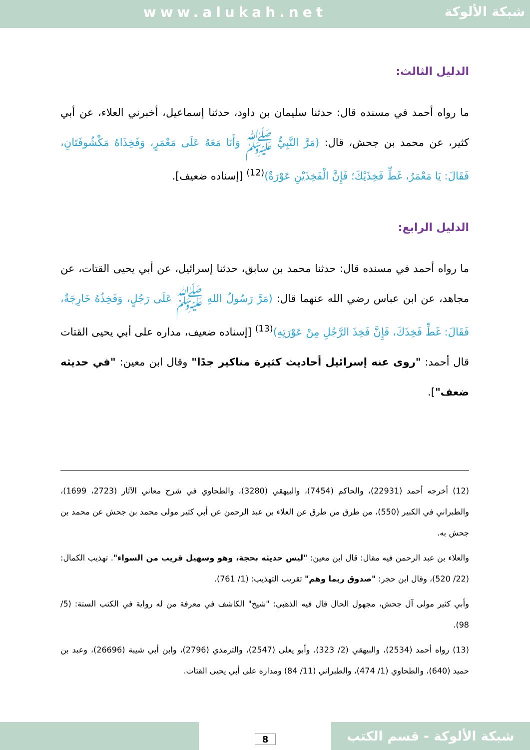www.alukah.net
شبكة الألوكة
الدليل الثالث:
ما رواه أحمد في مسنده قال: حدثنا سليمان بن داود، حدثنا إسماعيل، أخبرني العلاء، عن أبي كثير، عن محمد بن جحش، قال: (مَرَّ النَّبِيُّ ﷺ وَأَنَا مَعَهُ عَلَى مَعْمَرٍ، وَفَخِذَاهُ مَكْشُوفَتَانِ، فَقَالَ: يَا مَعْمَرُ، غَطِّ فَخِذَيْكَ؛ فَإِنَّ الْفَخِذَيْنِ عَوْرَةٌ)<sup>(12)</sup> [إسناده ضعيف].
الدليل الرابع:
ما رواه أحمد في مسنده قال: حدثنا محمد بن سابق، حدثنا إسرائيل، عن أبي يحيى القتات، عن مجاهد، عن ابن عباس رضي الله عنهما قال: (مَرَّ رَسُولُ اللهِ ﷺ عَلَى رَجُلٍ، وَفَخِذُهُ خَارِجَةٌ، فَقَالَ: غَطِّ فَخِذَكَ، فَإِنَّ فَخِذَ الرَّجُلِ مِنْ عَوْرَتِهِ)<sup>(13)</sup> [إسناده ضعيف، مداره على أبي يحيى القتات قال أحمد: "روى عنه إسرائيل أحاديث كثيرة مناكير جدًا" وقال ابن معين: "في حديثه ضعف"].
(12) أخرجه أحمد (22931)، والحاكم (7454)، والبيهقي (3280)، والطحاوي في شرح معاني الآثار (2723، 1699)، والطبراني في الكبير (550)، من طرق من طرق عن العلاء بن عبد الرحمن عن أبي كثير مولى محمد بن جحش عن محمد بن جحش به.
والعلاء بن عبد الرحمن فيه مقال: قال ابن معين: "ليس حديثه بحجة، وهو وسهيل قريب من السواء". تهذيب الكمال: (22/ 520)، وقال ابن حجر: "صدوق ربما وهم" تقريب التهذيب: (1/ 761).
وأبي كثير مولى آل جحش، مجهول الحال قال فيه الذهبي: "شيخ" الكاشف في معرفة من له رواية في الكتب الستة: (5/ 98).
(13) رواه أحمد (2534)، والبيهقي (2/ 323)، وأبو يعلى (2547)، والترمذي (2796)، وابن أبي شيبة (26696)، وعبد بن حميد (640)، والطحاوي (1/ 474)، والطبراني (11/ 84) ومداره على أبي يحيى القتات.
شبكة الألوكة - قسم الكتب 8